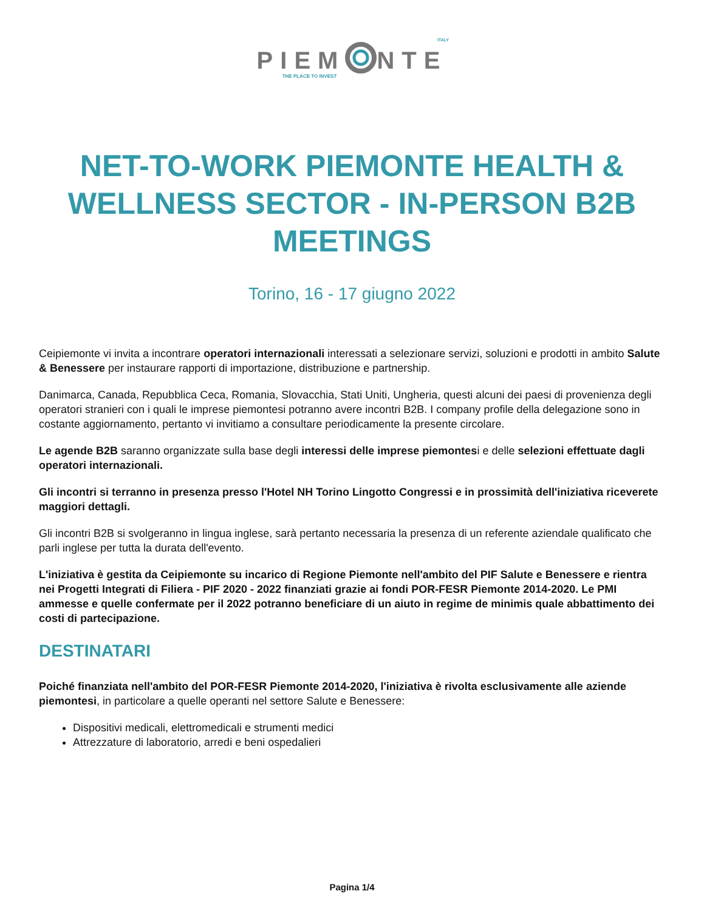ITALY
PIEM NTE
THE PLACE TO INVEST
NET-TO-WORK PIEMONTE HEALTH & WELLNESS SECTOR - IN-PERSON B2B MEETINGS
Torino, 16 - 17 giugno 2022
Ceipiemonte vi invita a incontrare operatori internazionali interessati a selezionare servizi, soluzioni e prodotti in ambito Salute & Benessere per instaurare rapporti di importazione, distribuzione e partnership.
Danimarca, Canada, Repubblica Ceca, Romania, Slovacchia, Stati Uniti, Ungheria, questi alcuni dei paesi di provenienza degli operatori stranieri con i quali le imprese piemontesi potranno avere incontri B2B. I company profile della delegazione sono in costante aggiornamento, pertanto vi invitiamo a consultare periodicamente la presente circolare.
Le agende B2B saranno organizzate sulla base degli interessi delle imprese piemontesi e delle selezioni effettuate dagli operatori internazionali.
Gli incontri si terranno in presenza presso l'Hotel NH Torino Lingotto Congressi e in prossimità dell'iniziativa riceverete maggiori dettagli.
Gli incontri B2B si svolgeranno in lingua inglese, sarà pertanto necessaria la presenza di un referente aziendale qualificato che parli inglese per tutta la durata dell'evento.
L'iniziativa è gestita da Ceipiemonte su incarico di Regione Piemonte nell'ambito del PIF Salute e Benessere e rientra nei Progetti Integrati di Filiera - PIF 2020 - 2022 finanziati grazie ai fondi POR-FESR Piemonte 2014-2020. Le PMI ammesse e quelle confermate per il 2022 potranno beneficiare di un aiuto in regime de minimis quale abbattimento dei costi di partecipazione.
DESTINATARI
Poiché finanziata nell'ambito del POR-FESR Piemonte 2014-2020, l'iniziativa è rivolta esclusivamente alle aziende piemontesi, in particolare a quelle operanti nel settore Salute e Benessere:
Dispositivi medicali, elettromedicali e strumenti medici
Attrezzature di laboratorio, arredi e beni ospedalieri
Pagina 1/4